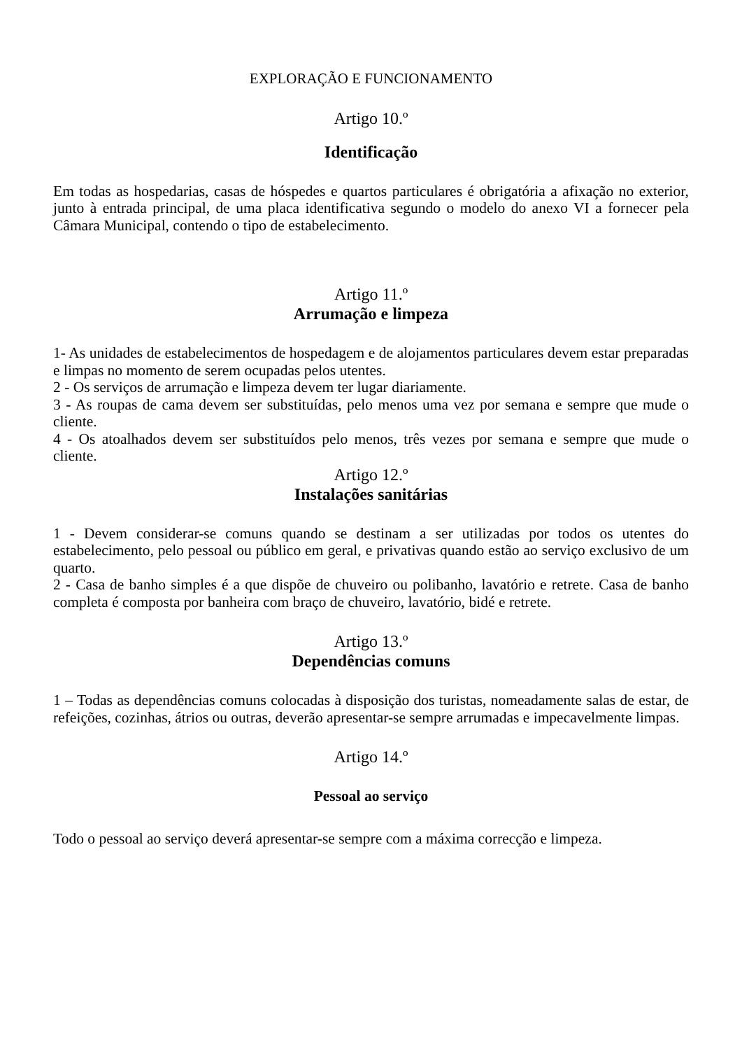EXPLORAÇÃO E FUNCIONAMENTO
Artigo 10.º
Identificação
Em todas as hospedarias, casas de hóspedes e quartos particulares é obrigatória a afixação no exterior, junto à entrada principal, de uma placa identificativa segundo o modelo do anexo VI a fornecer pela Câmara Municipal, contendo o tipo de estabelecimento.
Artigo 11.º
Arrumação e limpeza
1- As unidades de estabelecimentos de hospedagem e de alojamentos particulares devem estar preparadas e limpas no momento de serem ocupadas pelos utentes.
2 - Os serviços de arrumação e limpeza devem ter lugar diariamente.
3 - As roupas de cama devem ser substituídas, pelo menos uma vez por semana e sempre que mude o cliente.
4 - Os atoalhados devem ser substituídos pelo menos, três vezes por semana e sempre que mude o cliente.
Artigo 12.º
Instalações sanitárias
1 - Devem considerar-se comuns quando se destinam a ser utilizadas por todos os utentes do estabelecimento, pelo pessoal ou público em geral, e privativas quando estão ao serviço exclusivo de um quarto.
2 - Casa de banho simples é a que dispõe de chuveiro ou polibanho, lavatório e retrete. Casa de banho completa é composta por banheira com braço de chuveiro, lavatório, bidé e retrete.
Artigo 13.º
Dependências comuns
1 – Todas as dependências comuns colocadas à disposição dos turistas, nomeadamente salas de estar, de refeições, cozinhas, átrios ou outras, deverão apresentar-se sempre arrumadas e impecavelmente limpas.
Artigo 14.º
Pessoal ao serviço
Todo o pessoal ao serviço deverá apresentar-se sempre com a máxima correcção e limpeza.